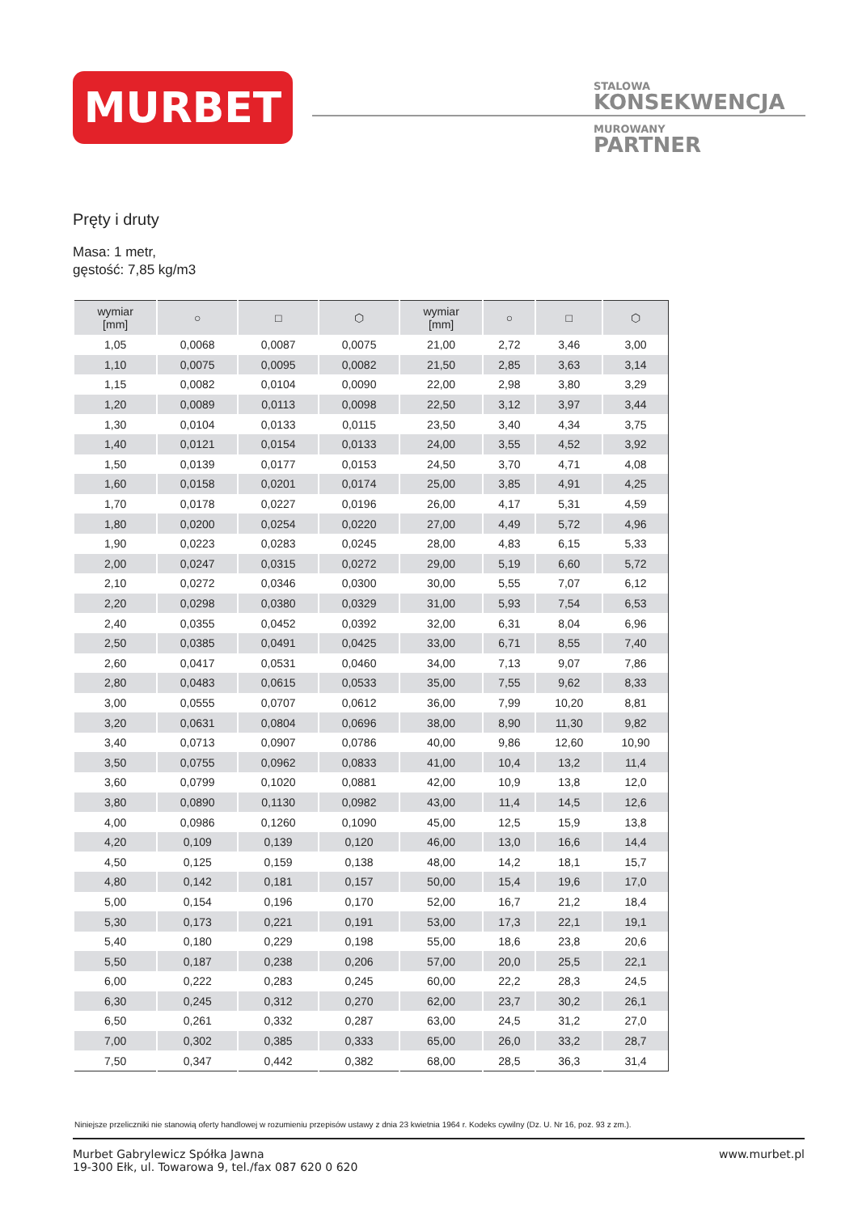MURBET
STALOWA
KONSEKWENCJA
MUROWANY
PARTNER
Pręty i druty
Masa: 1 metr,
gęstość: 7,85 kg/m3
| wymiar [mm] | ○ | □ | ⬡ | wymiar [mm] | ○ | □ | ⬡ |
| --- | --- | --- | --- | --- | --- | --- | --- |
| 1,05 | 0,0068 | 0,0087 | 0,0075 | 21,00 | 2,72 | 3,46 | 3,00 |
| 1,10 | 0,0075 | 0,0095 | 0,0082 | 21,50 | 2,85 | 3,63 | 3,14 |
| 1,15 | 0,0082 | 0,0104 | 0,0090 | 22,00 | 2,98 | 3,80 | 3,29 |
| 1,20 | 0,0089 | 0,0113 | 0,0098 | 22,50 | 3,12 | 3,97 | 3,44 |
| 1,30 | 0,0104 | 0,0133 | 0,0115 | 23,50 | 3,40 | 4,34 | 3,75 |
| 1,40 | 0,0121 | 0,0154 | 0,0133 | 24,00 | 3,55 | 4,52 | 3,92 |
| 1,50 | 0,0139 | 0,0177 | 0,0153 | 24,50 | 3,70 | 4,71 | 4,08 |
| 1,60 | 0,0158 | 0,0201 | 0,0174 | 25,00 | 3,85 | 4,91 | 4,25 |
| 1,70 | 0,0178 | 0,0227 | 0,0196 | 26,00 | 4,17 | 5,31 | 4,59 |
| 1,80 | 0,0200 | 0,0254 | 0,0220 | 27,00 | 4,49 | 5,72 | 4,96 |
| 1,90 | 0,0223 | 0,0283 | 0,0245 | 28,00 | 4,83 | 6,15 | 5,33 |
| 2,00 | 0,0247 | 0,0315 | 0,0272 | 29,00 | 5,19 | 6,60 | 5,72 |
| 2,10 | 0,0272 | 0,0346 | 0,0300 | 30,00 | 5,55 | 7,07 | 6,12 |
| 2,20 | 0,0298 | 0,0380 | 0,0329 | 31,00 | 5,93 | 7,54 | 6,53 |
| 2,40 | 0,0355 | 0,0452 | 0,0392 | 32,00 | 6,31 | 8,04 | 6,96 |
| 2,50 | 0,0385 | 0,0491 | 0,0425 | 33,00 | 6,71 | 8,55 | 7,40 |
| 2,60 | 0,0417 | 0,0531 | 0,0460 | 34,00 | 7,13 | 9,07 | 7,86 |
| 2,80 | 0,0483 | 0,0615 | 0,0533 | 35,00 | 7,55 | 9,62 | 8,33 |
| 3,00 | 0,0555 | 0,0707 | 0,0612 | 36,00 | 7,99 | 10,20 | 8,81 |
| 3,20 | 0,0631 | 0,0804 | 0,0696 | 38,00 | 8,90 | 11,30 | 9,82 |
| 3,40 | 0,0713 | 0,0907 | 0,0786 | 40,00 | 9,86 | 12,60 | 10,90 |
| 3,50 | 0,0755 | 0,0962 | 0,0833 | 41,00 | 10,4 | 13,2 | 11,4 |
| 3,60 | 0,0799 | 0,1020 | 0,0881 | 42,00 | 10,9 | 13,8 | 12,0 |
| 3,80 | 0,0890 | 0,1130 | 0,0982 | 43,00 | 11,4 | 14,5 | 12,6 |
| 4,00 | 0,0986 | 0,1260 | 0,1090 | 45,00 | 12,5 | 15,9 | 13,8 |
| 4,20 | 0,109 | 0,139 | 0,120 | 46,00 | 13,0 | 16,6 | 14,4 |
| 4,50 | 0,125 | 0,159 | 0,138 | 48,00 | 14,2 | 18,1 | 15,7 |
| 4,80 | 0,142 | 0,181 | 0,157 | 50,00 | 15,4 | 19,6 | 17,0 |
| 5,00 | 0,154 | 0,196 | 0,170 | 52,00 | 16,7 | 21,2 | 18,4 |
| 5,30 | 0,173 | 0,221 | 0,191 | 53,00 | 17,3 | 22,1 | 19,1 |
| 5,40 | 0,180 | 0,229 | 0,198 | 55,00 | 18,6 | 23,8 | 20,6 |
| 5,50 | 0,187 | 0,238 | 0,206 | 57,00 | 20,0 | 25,5 | 22,1 |
| 6,00 | 0,222 | 0,283 | 0,245 | 60,00 | 22,2 | 28,3 | 24,5 |
| 6,30 | 0,245 | 0,312 | 0,270 | 62,00 | 23,7 | 30,2 | 26,1 |
| 6,50 | 0,261 | 0,332 | 0,287 | 63,00 | 24,5 | 31,2 | 27,0 |
| 7,00 | 0,302 | 0,385 | 0,333 | 65,00 | 26,0 | 33,2 | 28,7 |
| 7,50 | 0,347 | 0,442 | 0,382 | 68,00 | 28,5 | 36,3 | 31,4 |
Niniejsze przeliczniki nie stanowią oferty handlowej w rozumieniu przepisów ustawy z dnia 23 kwietnia 1964 r. Kodeks cywilny (Dz. U. Nr 16, poz. 93 z zm.).
Murbet Gabrylewicz Spółka Jawna
19-300 Ełk, ul. Towarowa 9, tel./fax 087 620 0 620
www.murbet.pl